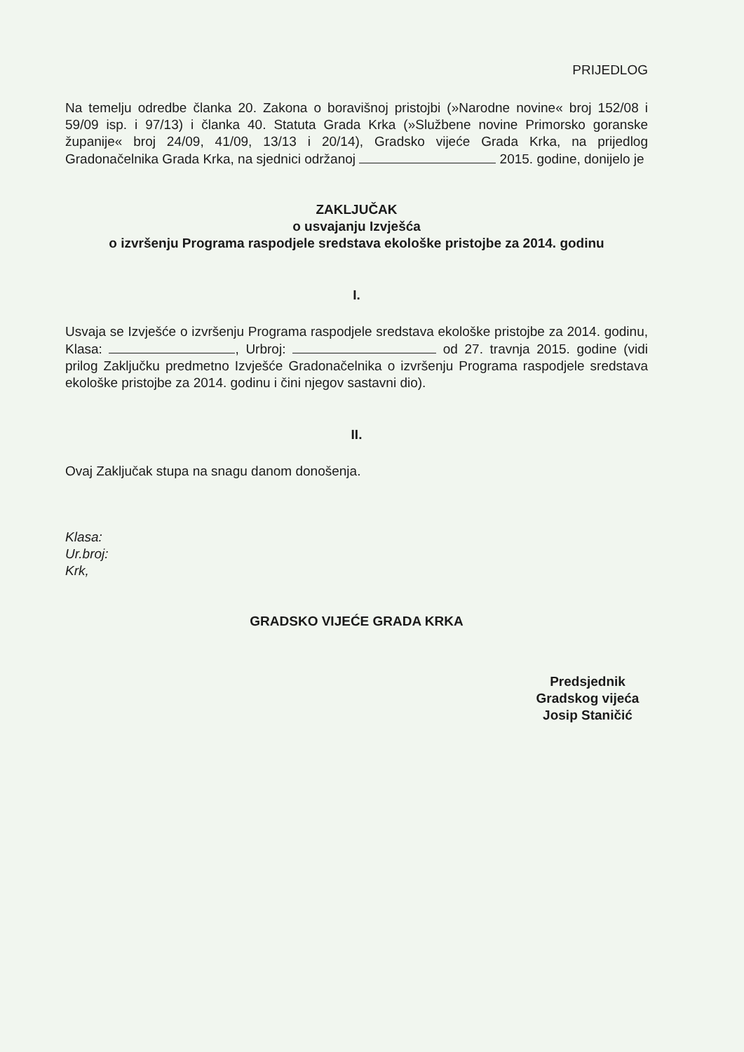PRIJEDLOG
Na temelju odredbe članka 20. Zakona o boravišnoj pristojbi (»Narodne novine« broj 152/08 i 59/09 isp. i 97/13) i članka 40. Statuta Grada Krka (»Službene novine Primorsko goranske županije« broj 24/09, 41/09, 13/13 i 20/14), Gradsko vijeće Grada Krka, na prijedlog Gradonačelnika Grada Krka, na sjednici održanoj 2015. godine, donijelo je
ZAKLJUČAK
o usvajanju Izvješća
o izvršenju Programa raspodjele sredstava ekološke pristojbe za 2014. godinu
I.
Usvaja se Izvješće o izvršenju Programa raspodjele sredstava ekološke pristojbe za 2014. godinu, Klasa: , Urbroj: od 27. travnja 2015. godine (vidi prilog Zaključku predmetno Izvješće Gradonačelnika o izvršenju Programa raspodjele sredstava ekološke pristojbe za 2014. godinu i čini njegov sastavni dio).
II.
Ovaj Zaključak stupa na snagu danom donošenja.
Klasa:
Ur.broj:
Krk,
GRADSKO VIJEĆE GRADA KRKA
Predsjednik
Gradskog vijeća
Josip Staničić